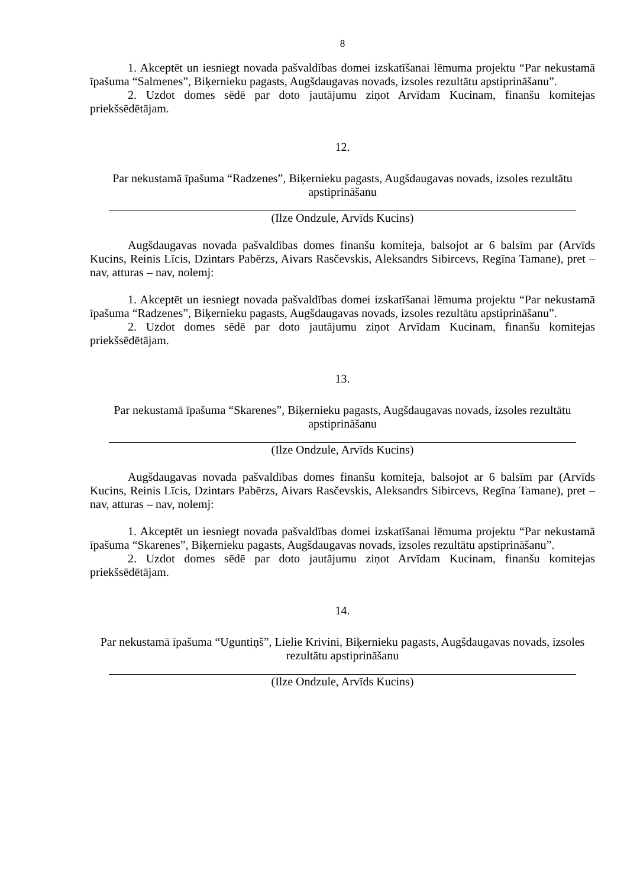8
1. Akceptēt un iesniegt novada pašvaldības domei izskatīšanai lēmuma projektu “Par nekustamā īpašuma “Salmenes”, Biķernieku pagasts, Augšdaugavas novads, izsoles rezultātu apstiprināšanu”.
2. Uzdot domes sēdē par doto jautājumu ziņot Arvīdam Kucinam, finanšu komitejas priekšsēdētājam.
12.
Par nekustamā īpašuma “Radzenes”, Biķernieku pagasts, Augšdaugavas novads, izsoles rezultātu apstiprināšanu
(Ilze Ondzule, Arvīds Kucins)
Augšdaugavas novada pašvaldības domes finanšu komiteja, balsojot ar 6 balsīm par (Arvīds Kucins, Reinis Līcis, Dzintars Pabērzs, Aivars Rasčevskis, Aleksandrs Sibircevs, Regīna Tamane), pret – nav, atturas – nav, nolemj:
1. Akceptēt un iesniegt novada pašvaldības domei izskatīšanai lēmuma projektu “Par nekustamā īpašuma “Radzenes”, Biķernieku pagasts, Augšdaugavas novads, izsoles rezultātu apstiprināšanu”.
2. Uzdot domes sēdē par doto jautājumu ziņot Arvīdam Kucinam, finanšu komitejas priekšsēdētājam.
13.
Par nekustamā īpašuma “Skarenes”, Biķernieku pagasts, Augšdaugavas novads, izsoles rezultātu apstiprināšanu
(Ilze Ondzule, Arvīds Kucins)
Augšdaugavas novada pašvaldības domes finanšu komiteja, balsojot ar 6 balsīm par (Arvīds Kucins, Reinis Līcis, Dzintars Pabērzs, Aivars Rasčevskis, Aleksandrs Sibircevs, Regīna Tamane), pret – nav, atturas – nav, nolemj:
1. Akceptēt un iesniegt novada pašvaldības domei izskatīšanai lēmuma projektu “Par nekustamā īpašuma “Skarenes”, Biķernieku pagasts, Augšdaugavas novads, izsoles rezultātu apstiprināšanu”.
2. Uzdot domes sēdē par doto jautājumu ziņot Arvīdam Kucinam, finanšu komitejas priekšsēdētājam.
14.
Par nekustamā īpašuma “Uguntiņš”, Lielie Krivini, Biķernieku pagasts, Augšdaugavas novads, izsoles rezultātu apstiprināšanu
(Ilze Ondzule, Arvīds Kucins)